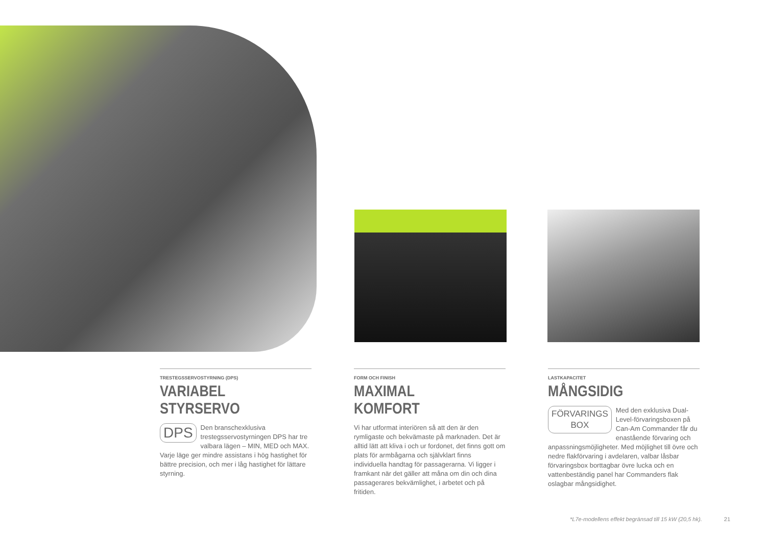TRESTEGSSERVOSTYRNING (DPS)
VARIABEL STYRSERVO
DPS Den branschexklusiva trestegsservostyrningen DPS har tre valbara lägen – MIN, MED och MAX. Varje läge ger mindre assistans i hög hastighet för bättre precision, och mer i låg hastighet för lättare styrning.
FORM OCH FINISH
MAXIMAL KOMFORT
Vi har utformat interiören så att den är den rymligaste och bekvämaste på marknaden. Det är alltid lätt att kliva i och ur fordonet, det finns gott om plats för armbågarna och självklart finns individuella handtag för passagerarna. Vi ligger i framkant när det gäller att måna om din och dina passagerares bekvämlighet, i arbetet och på fritiden.
LASTKAPACITET
MÅNGSIDIG
FÖRVARINGS
BOX Med den exklusiva Dual-Level-förvaringsboxen på Can-Am Commander får du enastående förvaring och anpassningsmöjligheter. Med möjlighet till övre och nedre flakförvaring i avdelaren, valbar låsbar förvaringsbox borttagbar övre lucka och en vattenbeständig panel har Commanders flak oslagbar mångsidighet.
*L7e-modellens effekt begränsad till 15 kW (20,5 hk). 21